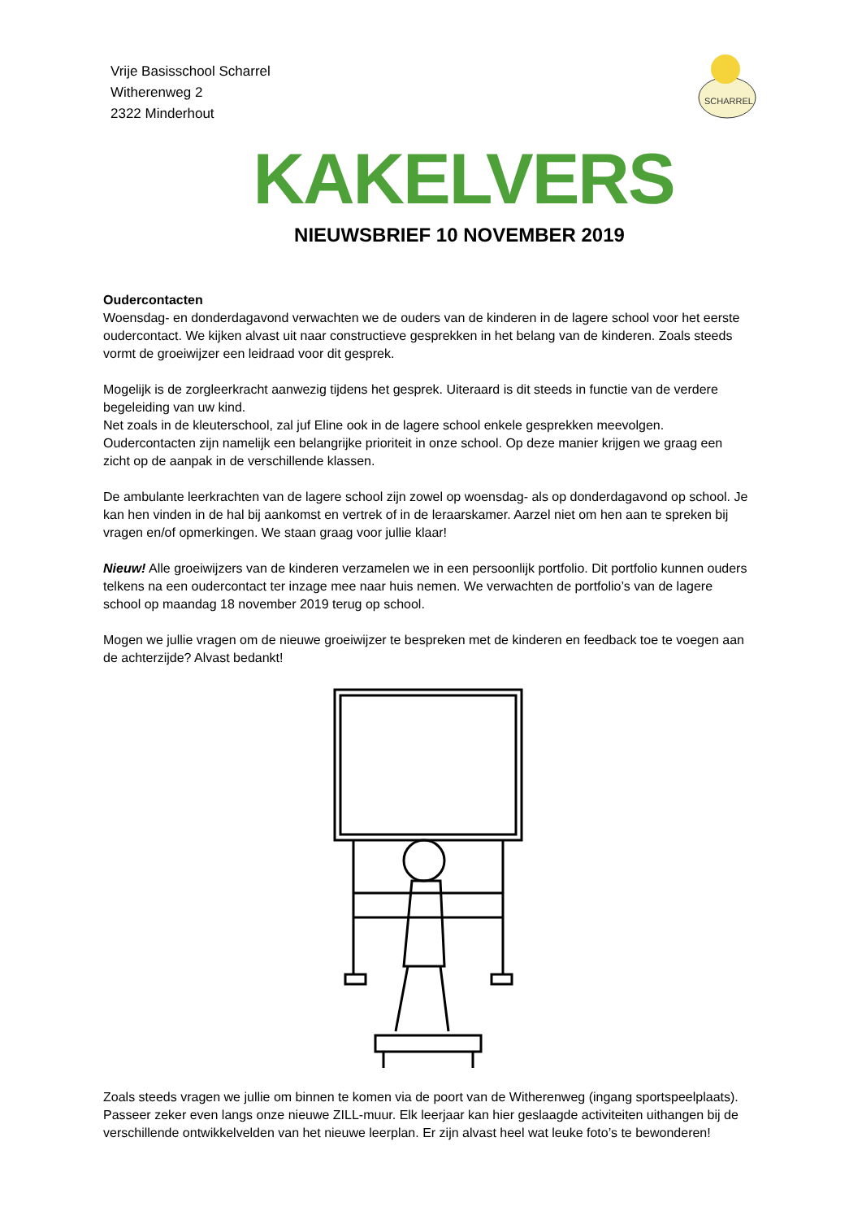Vrije Basisschool Scharrel
Witherenweg 2
2322 Minderhout
SCHARREL
KAKELVERS
NIEUWSBRIEF 10 NOVEMBER 2019
Oudercontacten
Woensdag- en donderdagavond verwachten we de ouders van de kinderen in de lagere school voor het eerste oudercontact. We kijken alvast uit naar constructieve gesprekken in het belang van de kinderen. Zoals steeds vormt de groeiwijzer een leidraad voor dit gesprek.
Mogelijk is de zorgleerkracht aanwezig tijdens het gesprek. Uiteraard is dit steeds in functie van de verdere begeleiding van uw kind.
Net zoals in de kleuterschool, zal juf Eline ook in de lagere school enkele gesprekken meevolgen. Oudercontacten zijn namelijk een belangrijke prioriteit in onze school. Op deze manier krijgen we graag een zicht op de aanpak in de verschillende klassen.
De ambulante leerkrachten van de lagere school zijn zowel op woensdag- als op donderdagavond op school. Je kan hen vinden in de hal bij aankomst en vertrek of in de leraarskamer. Aarzel niet om hen aan te spreken bij vragen en/of opmerkingen. We staan graag voor jullie klaar!
Nieuw! Alle groeiwijzers van de kinderen verzamelen we in een persoonlijk portfolio. Dit portfolio kunnen ouders telkens na een oudercontact ter inzage mee naar huis nemen. We verwachten de portfolio’s van de lagere school op maandag 18 november 2019 terug op school.
Mogen we jullie vragen om de nieuwe groeiwijzer te bespreken met de kinderen en feedback toe te voegen aan de achterzijde? Alvast bedankt!
Zoals steeds vragen we jullie om binnen te komen via de poort van de Witherenweg (ingang sportspeelplaats). Passeer zeker even langs onze nieuwe ZILL-muur. Elk leerjaar kan hier geslaagde activiteiten uithangen bij de verschillende ontwikkelvelden van het nieuwe leerplan. Er zijn alvast heel wat leuke foto’s te bewonderen!